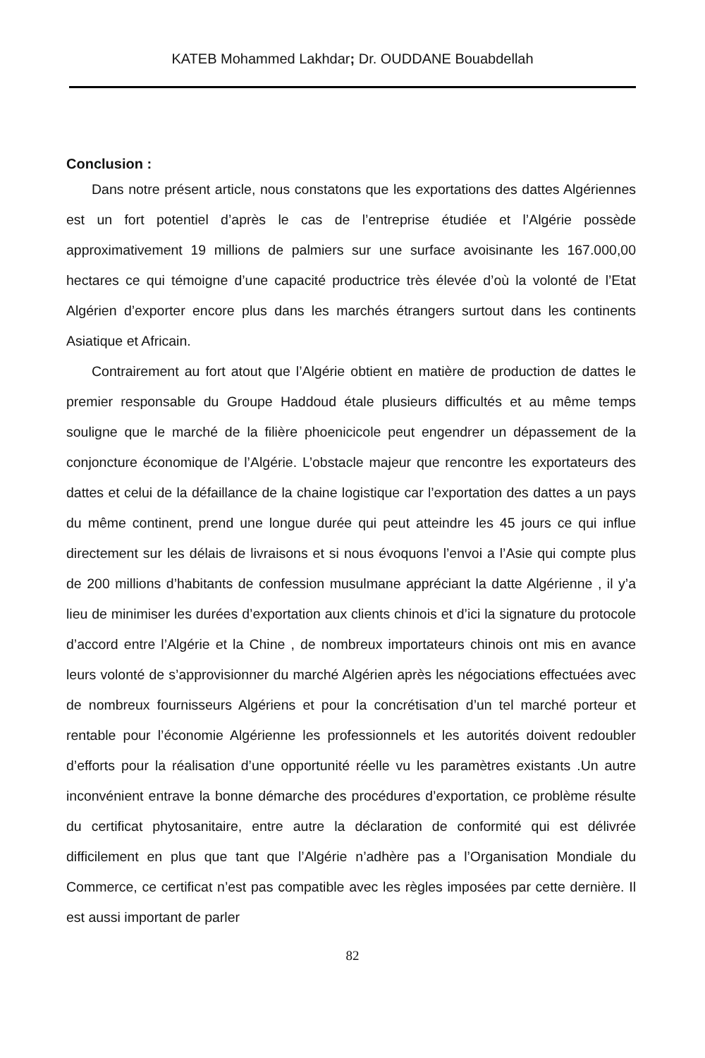KATEB Mohammed Lakhdar; Dr. OUDDANE Bouabdellah
Conclusion :
Dans notre présent article, nous constatons que les exportations des dattes Algériennes est un fort potentiel d’après le cas de l’entreprise étudiée et l’Algérie possède approximativement 19 millions de palmiers sur une surface avoisinante les 167.000,00 hectares ce qui témoigne d’une capacité productrice très élevée d’où la volonté de l’Etat Algérien d’exporter encore plus dans les marchés étrangers surtout dans les continents Asiatique et Africain.
Contrairement au fort atout que l’Algérie obtient en matière de production de dattes le premier responsable du Groupe Haddoud étale plusieurs difficultés et au même temps souligne que le marché de la filière phoenicicole peut engendrer un dépassement de la conjoncture économique de l’Algérie. L’obstacle majeur que rencontre les exportateurs des dattes et celui de la défaillance de la chaine logistique car l’exportation des dattes a un pays du même continent, prend une longue durée qui peut atteindre les 45 jours ce qui influe directement sur les délais de livraisons et si nous évoquons l’envoi a l’Asie qui compte plus de 200 millions d’habitants de confession musulmane appréciant la datte Algérienne , il y’a lieu de minimiser les durées d’exportation aux clients chinois et d’ici la signature du protocole d’accord entre l’Algérie et la Chine , de nombreux importateurs chinois ont mis en avance leurs volonté de s’approvisionner du marché Algérien après les négociations effectuées avec de nombreux fournisseurs Algériens et pour la concrétisation d’un tel marché porteur et rentable pour l’économie Algérienne les professionnels et les autorités doivent redoubler d’efforts pour la réalisation d’une opportunité réelle vu les paramètres existants .Un autre inconvénient entrave la bonne démarche des procédures d’exportation, ce problème résulte du certificat phytosanitaire, entre autre la déclaration de conformité qui est délivrée difficilement en plus que tant que l’Algérie n’adhère pas a l’Organisation Mondiale du Commerce, ce certificat n’est pas compatible avec les règles imposées par cette dernière. Il est aussi important de parler
82